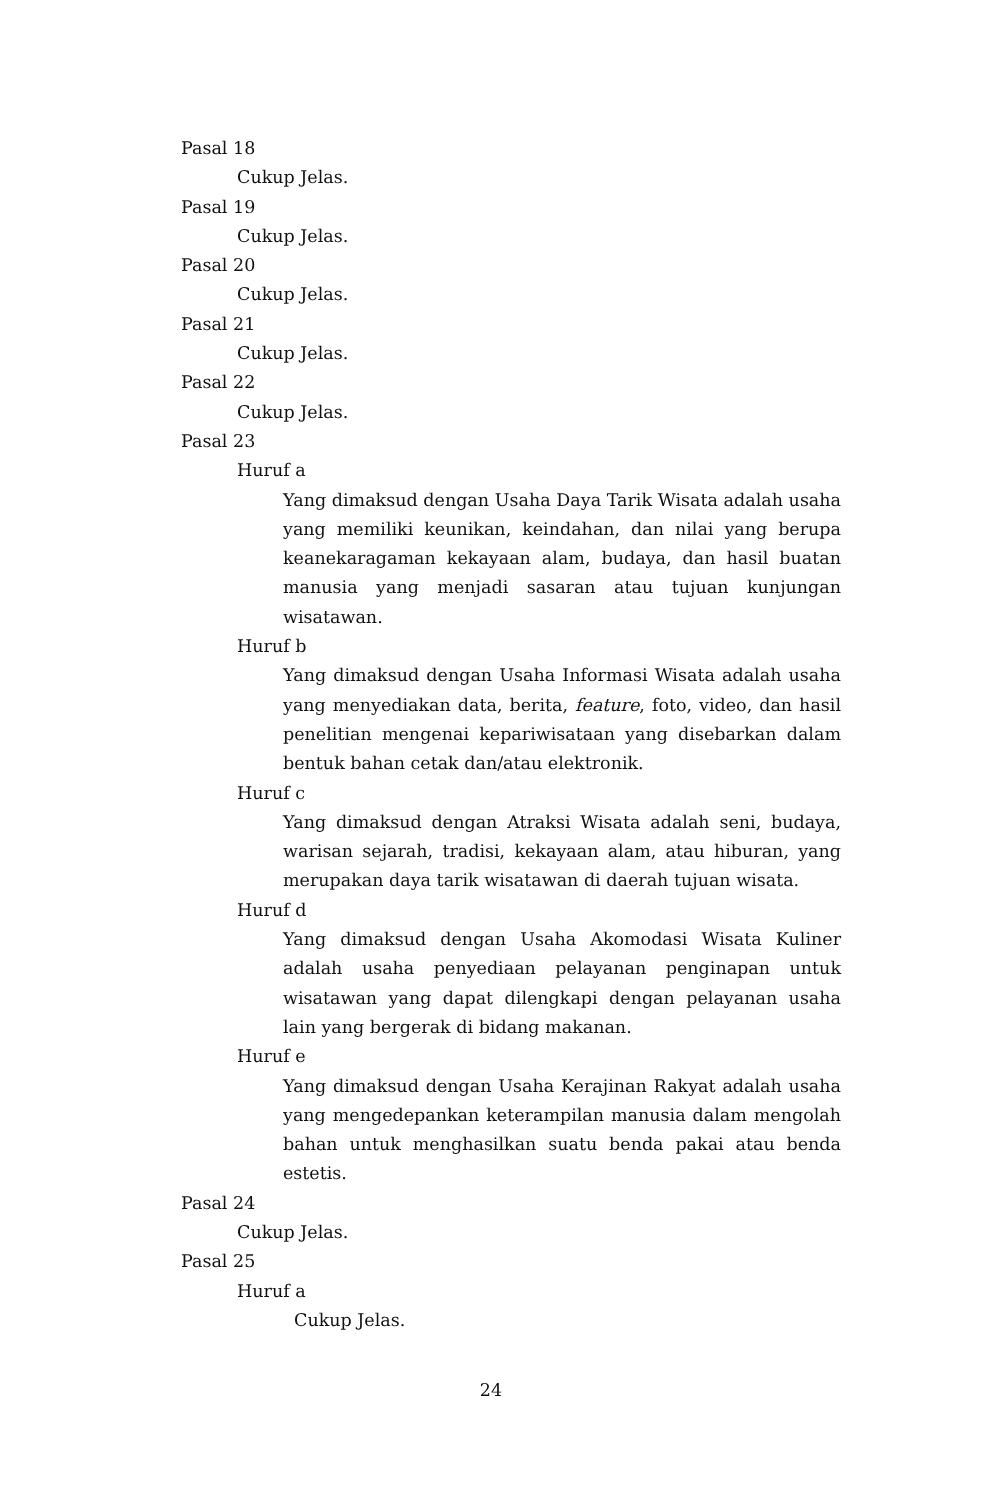Pasal 18
Cukup Jelas.
Pasal 19
Cukup Jelas.
Pasal 20
Cukup Jelas.
Pasal 21
Cukup Jelas.
Pasal 22
Cukup Jelas.
Pasal 23
Huruf a
Yang dimaksud dengan Usaha Daya Tarik Wisata adalah usaha yang memiliki keunikan, keindahan, dan nilai yang berupa keanekaragaman kekayaan alam, budaya, dan hasil buatan manusia yang menjadi sasaran atau tujuan kunjungan wisatawan.
Huruf b
Yang dimaksud dengan Usaha Informasi Wisata adalah usaha yang menyediakan data, berita, feature, foto, video, dan hasil penelitian mengenai kepariwisataan yang disebarkan dalam bentuk bahan cetak dan/atau elektronik.
Huruf c
Yang dimaksud dengan Atraksi Wisata adalah seni, budaya, warisan sejarah, tradisi, kekayaan alam, atau hiburan, yang merupakan daya tarik wisatawan di daerah tujuan wisata.
Huruf d
Yang dimaksud dengan Usaha Akomodasi Wisata Kuliner adalah usaha penyediaan pelayanan penginapan untuk wisatawan yang dapat dilengkapi dengan pelayanan usaha lain yang bergerak di bidang makanan.
Huruf e
Yang dimaksud dengan Usaha Kerajinan Rakyat adalah usaha yang mengedepankan keterampilan manusia dalam mengolah bahan untuk menghasilkan suatu benda pakai atau benda estetis.
Pasal 24
Cukup Jelas.
Pasal 25
Huruf a
Cukup Jelas.
24